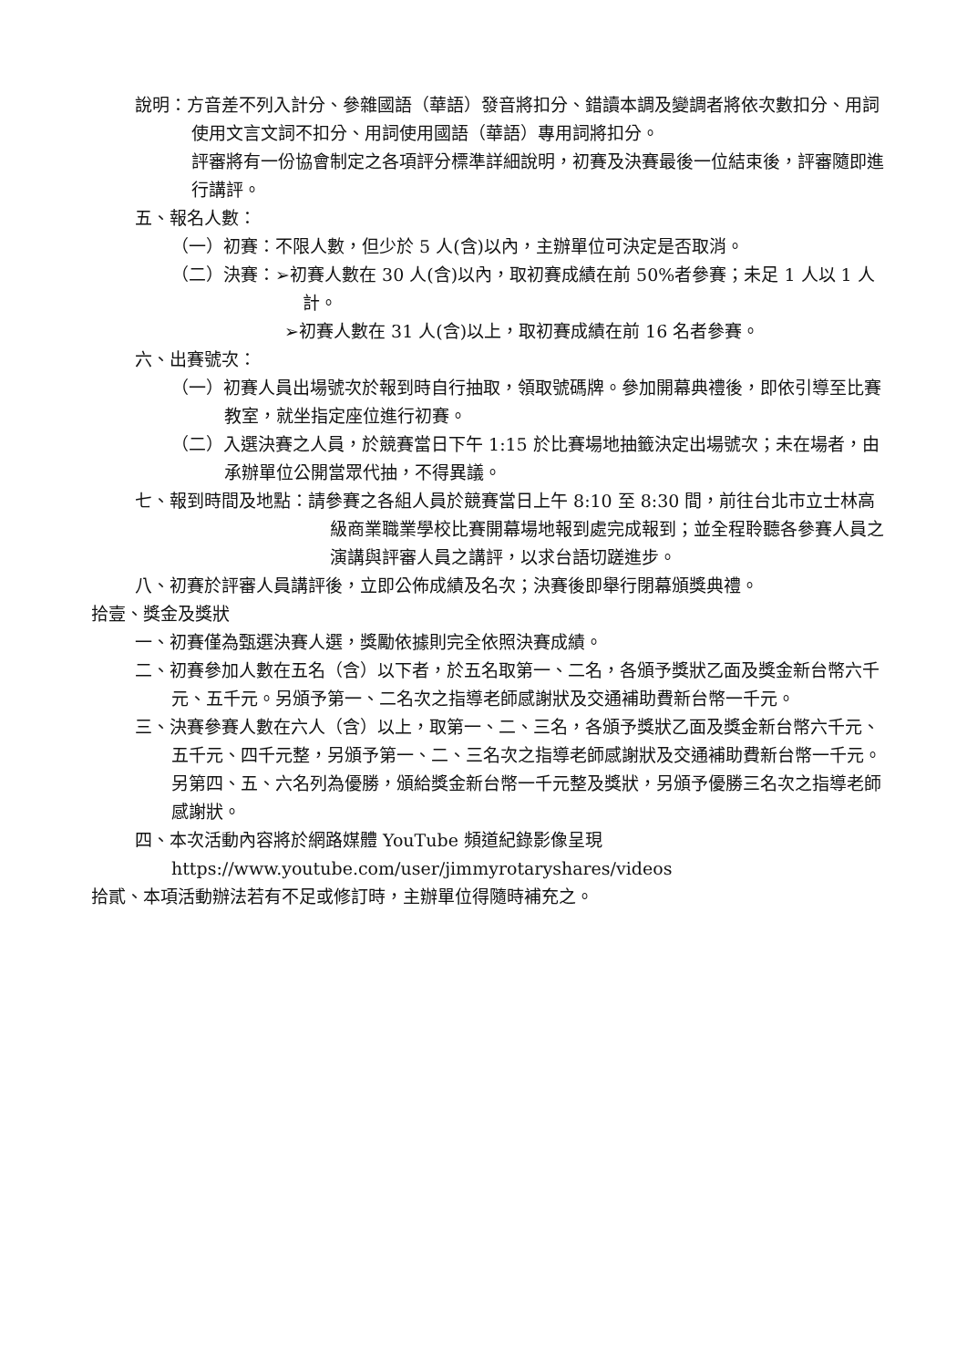說明：方音差不列入計分、參雜國語（華語）發音將扣分、錯讀本調及變調者將依次數扣分、用詞使用文言文詞不扣分、用詞使用國語（華語）專用詞將扣分。
評審將有一份協會制定之各項評分標準詳細說明，初賽及決賽最後一位結束後，評審隨即進行講評。
五、報名人數：
（一）初賽：不限人數，但少於 5 人(含)以內，主辦單位可決定是否取消。
（二）決賽：➢初賽人數在 30 人(含)以內，取初賽成績在前 50%者參賽；未足 1 人以 1 人計。
➢初賽人數在 31 人(含)以上，取初賽成績在前 16 名者參賽。
六、出賽號次：
（一）初賽人員出場號次於報到時自行抽取，領取號碼牌。參加開幕典禮後，即依引導至比賽教室，就坐指定座位進行初賽。
（二）入選決賽之人員，於競賽當日下午 1:15 於比賽場地抽籤決定出場號次；未在場者，由承辦單位公開當眾代抽，不得異議。
七、報到時間及地點：請參賽之各組人員於競賽當日上午 8:10 至 8:30 間，前往台北市立士林高級商業職業學校比賽開幕場地報到處完成報到；並全程聆聽各參賽人員之演講與評審人員之講評，以求台語切蹉進步。
八、初賽於評審人員講評後，立即公佈成績及名次；決賽後即舉行閉幕頒獎典禮。
拾壹、獎金及獎狀
一、初賽僅為甄選決賽人選，獎勵依據則完全依照決賽成績。
二、初賽參加人數在五名（含）以下者，於五名取第一、二名，各頒予獎狀乙面及獎金新台幣六千元、五千元。另頒予第一、二名次之指導老師感謝狀及交通補助費新台幣一千元。
三、決賽參賽人數在六人（含）以上，取第一、二、三名，各頒予獎狀乙面及獎金新台幣六千元、五千元、四千元整，另頒予第一、二、三名次之指導老師感謝狀及交通補助費新台幣一千元。另第四、五、六名列為優勝，頒給獎金新台幣一千元整及獎狀，另頒予優勝三名次之指導老師感謝狀。
四、本次活動內容將於網路媒體 YouTube 頻道紀錄影像呈現
https://www.youtube.com/user/jimmyrotaryshares/videos
拾貳、本項活動辦法若有不足或修訂時，主辦單位得隨時補充之。